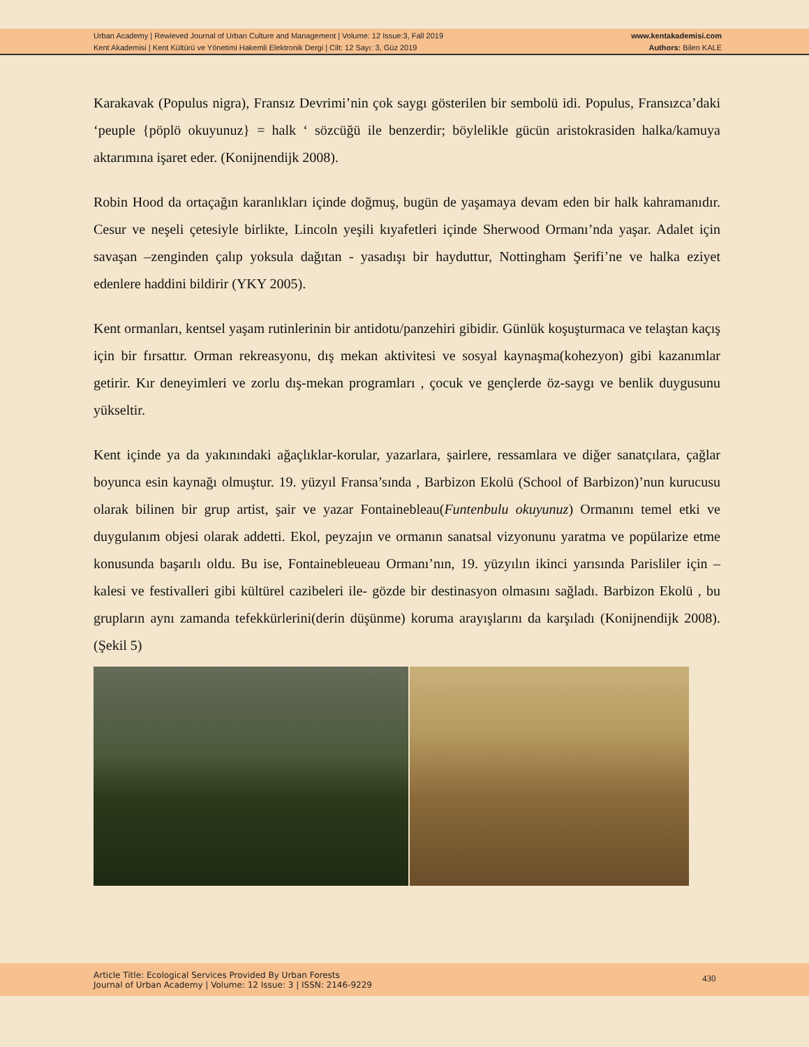Urban Academy | Rewieved Journal of Urban Culture and Management | Volume: 12 Issue:3, Fall 2019
Kent Akademisi | Kent Kültürü ve Yönetimi Hakemli Elektronik Dergi | Cilt: 12 Sayı: 3, Güz 2019
www.kentakademisi.com
Authors: Bilen KALE
Karakavak (Populus nigra), Fransız Devrimi’nin çok saygı gösterilen bir sembolü idi. Populus, Fransızca’daki ‘peuple {pöplö okuyunuz} = halk ‘ sözcüğü ile benzerdir; böylelikle gücün aristokrasiden halka/kamuya aktarımına işaret eder. (Konijnendijk 2008).
Robin Hood da ortaçağın karanlıkları içinde doğmuş, bugün de yaşamaya devam eden bir halk kahramanıdır. Cesur ve neşeli çetesiyle birlikte, Lincoln yeşili kıyafetleri içinde Sherwood Ormanı’nda yaşar. Adalet için savaşan –zenginden çalıp yoksula dağıtan - yasadışı bir hayduttur, Nottingham Şerifi’ne ve halka eziyet edenlere haddini bildirir (YKY 2005).
Kent ormanları, kentsel yaşam rutinlerinin bir antidotu/panzehiri gibidir. Günlük koşuşturmaca ve telaştan kaçış için bir fırsattır. Orman rekreasyonu, dış mekan aktivitesi ve sosyal kaynaşma(kohezyon) gibi kazanımlar getirir. Kır deneyimleri ve zorlu dış-mekan programları , çocuk ve gençlerde öz-saygı ve benlik duygusunu yükseltir.
Kent içinde ya da yakınındaki ağaçlıklar-korular, yazarlara, şairlere, ressamlara ve diğer sanatçılara, çağlar boyunca esin kaynağı olmuştur. 19. yüzyıl Fransa’sında , Barbizon Ekolü (School of Barbizon)’nun kurucusu olarak bilinen bir grup artist, şair ve yazar Fontainebleau(Funtenbulu okuyunuz) Ormanını temel etki ve duygulanım objesi olarak addetti. Ekol, peyzajın ve ormanın sanatsal vizyonunu yaratma ve popülarize etme konusunda başarılı oldu. Bu ise, Fontainebleueau Ormanı’nın, 19. yüzyılın ikinci yarısında Parisliler için – kalesi ve festivalleri gibi kültürel cazibeleri ile- gözde bir destinasyon olmasını sağladı. Barbizon Ekolü , bu grupların aynı zamanda tefekkürlerini(derin düşünme) koruma arayışlarını da karşıladı (Konijnendijk 2008). (Şekil 5)
Article Title: Ecological Services Provided By Urban Forests
Journal of Urban Academy | Volume: 12 Issue: 3 | ISSN: 2146-9229
430